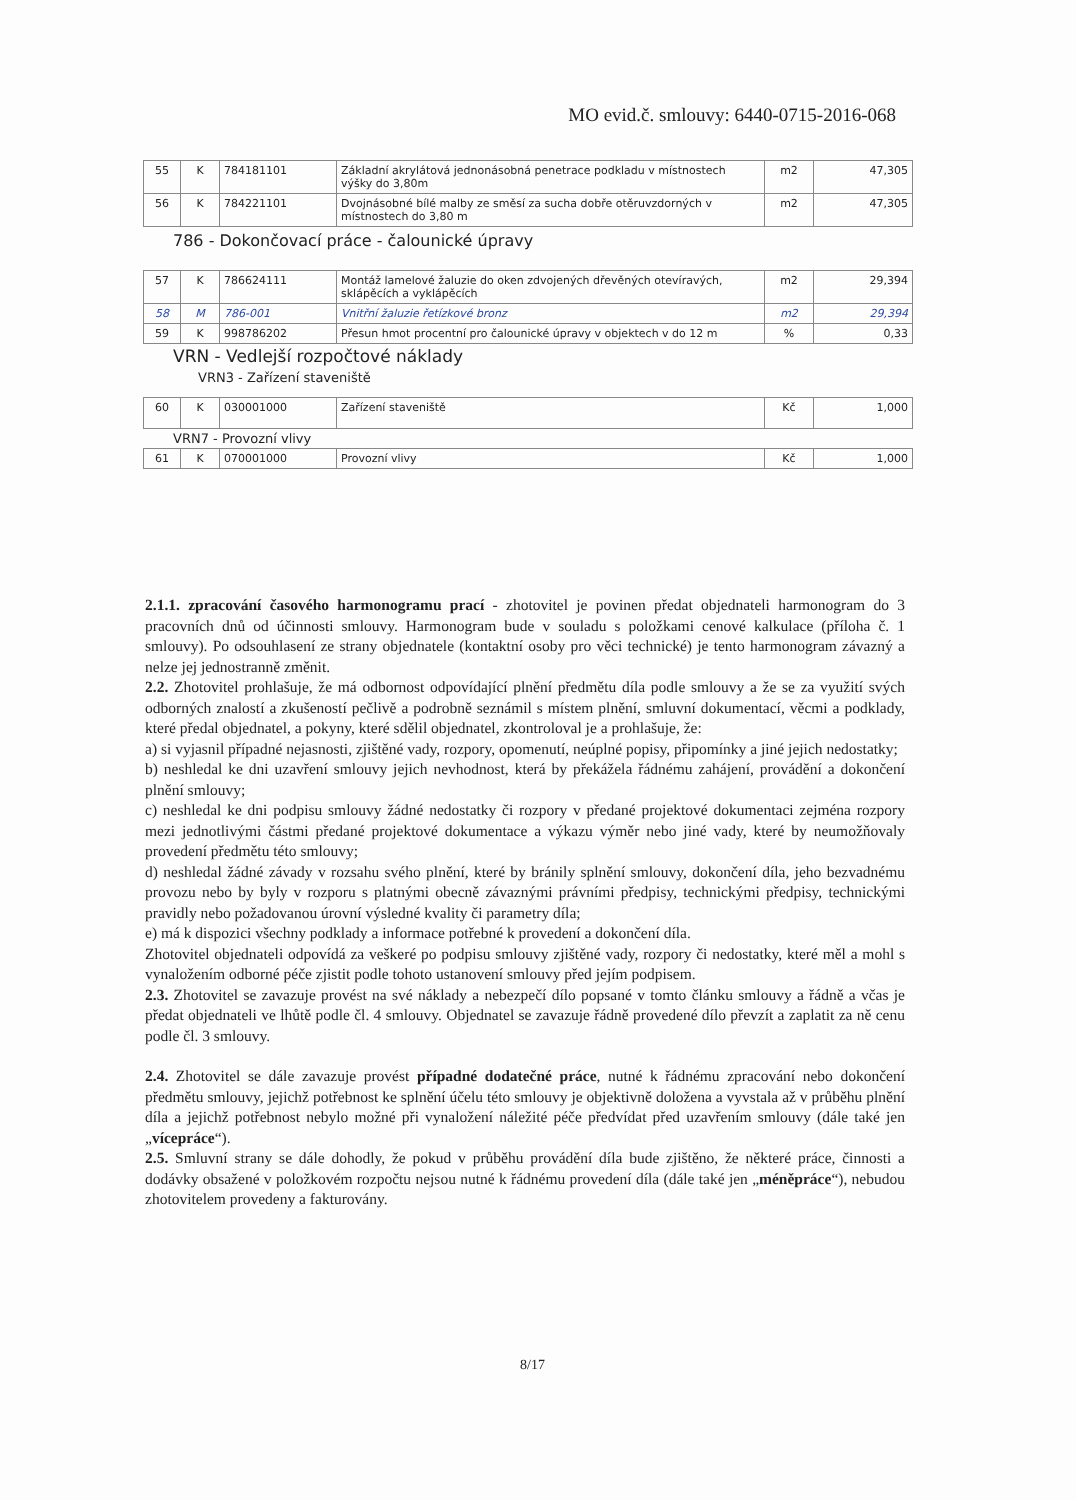MO evid.č. smlouvy: 6440-0715-2016-068
| 55 | K | 784181101 | Základní akrylátová jednonásobná penetrace podkladu v místnostech výšky do 3,80m | m2 | 47,305 |
| 56 | K | 784221101 | Dvojnásobné bílé malby ze směsí za sucha dobře otěruvzdorných v místnostech do 3,80 m | m2 | 47,305 |
786 - Dokončovací práce - čalounické úpravy
| 57 | K | 786624111 | Montáž lamelové žaluzie do oken zdvojených dřevěných otevíravých, sklápěcích a vyklápěcích | m2 | 29,394 |
| 58 | M | 786-001 | Vnitřní žaluzie řetízkové bronz | m2 | 29,394 |
| 59 | K | 998786202 | Přesun hmot procentní pro čalounické úpravy v objektech v do 12 m | % | 0,33 |
VRN - Vedlejší rozpočtové náklady
VRN3 - Zařízení staveniště
| 60 | K | 030001000 | Zařízení staveniště | Kč | 1,000 |
VRN7 - Provozní vlivy
| 61 | K | 070001000 | Provozní vlivy | Kč | 1,000 |
2.1.1. zpracování časového harmonogramu prací - zhotovitel je povinen předat objednateli harmonogram do 3 pracovních dnů od účinnosti smlouvy. Harmonogram bude v souladu s položkami cenové kalkulace (příloha č. 1 smlouvy). Po odsouhlasení ze strany objednatele (kontaktní osoby pro věci technické) je tento harmonogram závazný a nelze jej jednostranně změnit.
2.2. Zhotovitel prohlašuje, že má odbornost odpovídající plnění předmětu díla podle smlouvy a že se za využití svých odborných znalostí a zkušeností pečlivě a podrobně seznámil s místem plnění, smluvní dokumentací, věcmi a podklady, které předal objednatel, a pokyny, které sdělil objednatel, zkontroloval je a prohlašuje, že:
a) si vyjasnil případné nejasnosti, zjištěné vady, rozpory, opomenutí, neúplné popisy, připomínky a jiné jejich nedostatky;
b) neshledal ke dni uzavření smlouvy jejich nevhodnost, která by překážela řádnému zahájení, provádění a dokončení plnění smlouvy;
c) neshledal ke dni podpisu smlouvy žádné nedostatky či rozpory v předané projektové dokumentaci zejména rozpory mezi jednotlivými částmi předané projektové dokumentace a výkazu výměr nebo jiné vady, které by neumožňovaly provedení předmětu této smlouvy;
d) neshledal žádné závady v rozsahu svého plnění, které by bránily splnění smlouvy, dokončení díla, jeho bezvadnému provozu nebo by byly v rozporu s platnými obecně závaznými právními předpisy, technickými předpisy, technickými pravidly nebo požadovanou úrovní výsledné kvality či parametry díla;
e) má k dispozici všechny podklady a informace potřebné k provedení a dokončení díla.
Zhotovitel objednateli odpovídá za veškeré po podpisu smlouvy zjištěné vady, rozpory či nedostatky, které měl a mohl s vynaložením odborné péče zjistit podle tohoto ustanovení smlouvy před jejím podpisem.
2.3. Zhotovitel se zavazuje provést na své náklady a nebezpečí dílo popsané v tomto článku smlouvy a řádně a včas je předat objednateli ve lhůtě podle čl. 4 smlouvy. Objednatel se zavazuje řádně provedené dílo převzít a zaplatit za ně cenu podle čl. 3 smlouvy.
2.4. Zhotovitel se dále zavazuje provést případné dodatečné práce, nutné k řádnému zpracování nebo dokončení předmětu smlouvy, jejichž potřebnost ke splnění účelu této smlouvy je objektivně doložena a vyvstala až v průběhu plnění díla a jejichž potřebnost nebylo možné při vynaložení náležité péče předvídat před uzavřením smlouvy (dále také jen „vícepráce“).
2.5. Smluvní strany se dále dohodly, že pokud v průběhu provádění díla bude zjištěno, že některé práce, činnosti a dodávky obsažené v položkovém rozpočtu nejsou nutné k řádnému provedení díla (dále také jen „méněpráce“), nebudou zhotovitelem provedeny a fakturovány.
8/17